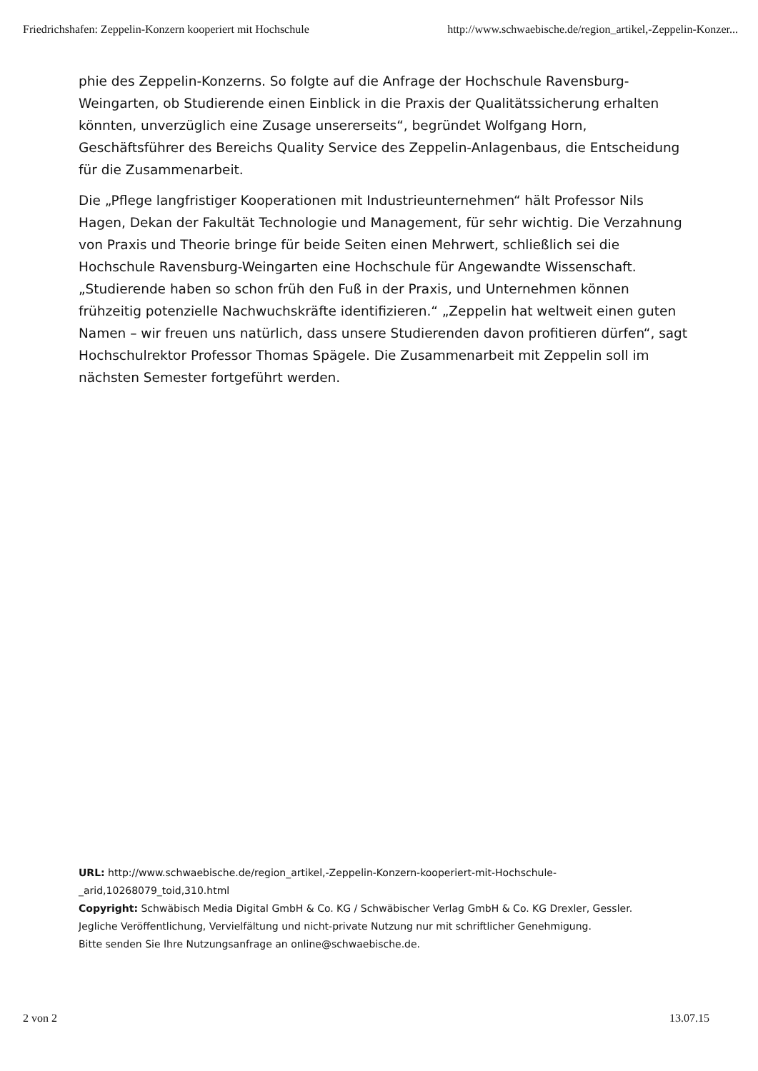Friedrichshafen: Zeppelin-Konzern kooperiert mit Hochschule http://www.schwaebische.de/region_artikel,-Zeppelin-Konzer...
phie des Zeppelin-Konzerns. So folgte auf die Anfrage der Hochschule Ravensburg-Weingarten, ob Studierende einen Einblick in die Praxis der Qualitätssicherung erhalten könnten, unverzüglich eine Zusage unsererseits“, begründet Wolfgang Horn, Geschäftsführer des Bereichs Quality Service des Zeppelin-Anlagenbaus, die Entscheidung für die Zusammenarbeit.
Die „Pflege langfristiger Kooperationen mit Industrieunternehmen“ hält Professor Nils Hagen, Dekan der Fakultät Technologie und Management, für sehr wichtig. Die Verzahnung von Praxis und Theorie bringe für beide Seiten einen Mehrwert, schließlich sei die Hochschule Ravensburg-Weingarten eine Hochschule für Angewandte Wissenschaft. „Studierende haben so schon früh den Fuß in der Praxis, und Unternehmen können frühzeitig potenzielle Nachwuchskräfte identifizieren.“ „Zeppelin hat weltweit einen guten Namen – wir freuen uns natürlich, dass unsere Studierenden davon profitieren dürfen“, sagt Hochschulrektor Professor Thomas Spägele. Die Zusammenarbeit mit Zeppelin soll im nächsten Semester fortgeführt werden.
URL: http://www.schwaebische.de/region_artikel,-Zeppelin-Konzern-kooperiert-mit-Hochschule-_arid,10268079_toid,310.html
Copyright: Schwäbisch Media Digital GmbH & Co. KG / Schwäbischer Verlag GmbH & Co. KG Drexler, Gessler.
Jegliche Veröffentlichung, Vervielfältung und nicht-private Nutzung nur mit schriftlicher Genehmigung.
Bitte senden Sie Ihre Nutzungsanfrage an online@schwaebische.de.
2 von 2 13.07.15